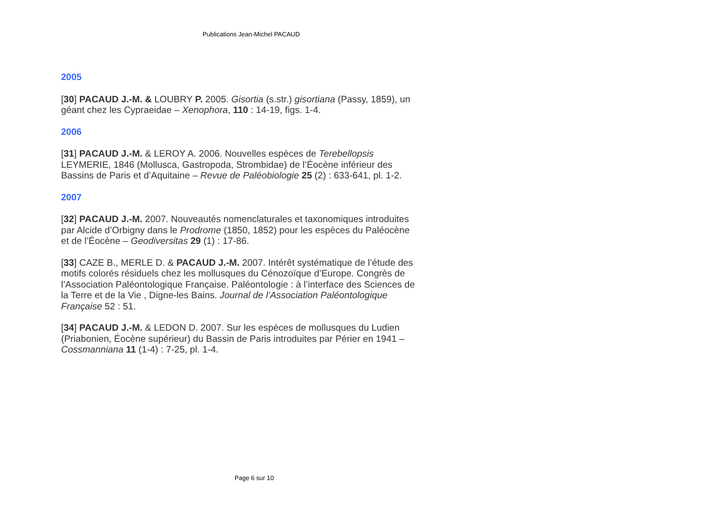Publications Jean-Michel PACAUD
2005
[30] PACAUD J.-M. & LOUBRY P. 2005. Gisortia (s.str.) gisortiana (Passy, 1859), un géant chez les Cypraeidae – Xenophora, 110 : 14-19, figs. 1-4.
2006
[31] PACAUD J.-M. & LEROY A. 2006. Nouvelles espèces de Terebellopsis LEYMERIE, 1846 (Mollusca, Gastropoda, Strombidae) de l’Éocène inférieur des Bassins de Paris et d’Aquitaine – Revue de Paléobiologie 25 (2) : 633-641, pl. 1-2.
2007
[32] PACAUD J.-M. 2007. Nouveautés nomenclaturales et taxonomiques introduites par Alcide d’Orbigny dans le Prodrome (1850, 1852) pour les espèces du Paléocène et de l’Éocène – Geodiversitas 29 (1) : 17-86.
[33] CAZE B., MERLE D. & PACAUD J.-M. 2007. Intérêt systématique de l’étude des motifs colorés résiduels chez les mollusques du Cénozoïque d’Europe. Congrès de l’Association Paléontologique Française. Paléontologie : à l’interface des Sciences de la Terre et de la Vie , Digne-les Bains. Journal de l’Association Paléontologique Française 52 : 51.
[34] PACAUD J.-M. & LEDON D. 2007. Sur les espèces de mollusques du Ludien (Priabonien, Éocène supérieur) du Bassin de Paris introduites par Périer en 1941 – Cossmanniana 11 (1-4) : 7-25, pl. 1-4.
Page 6 sur 10